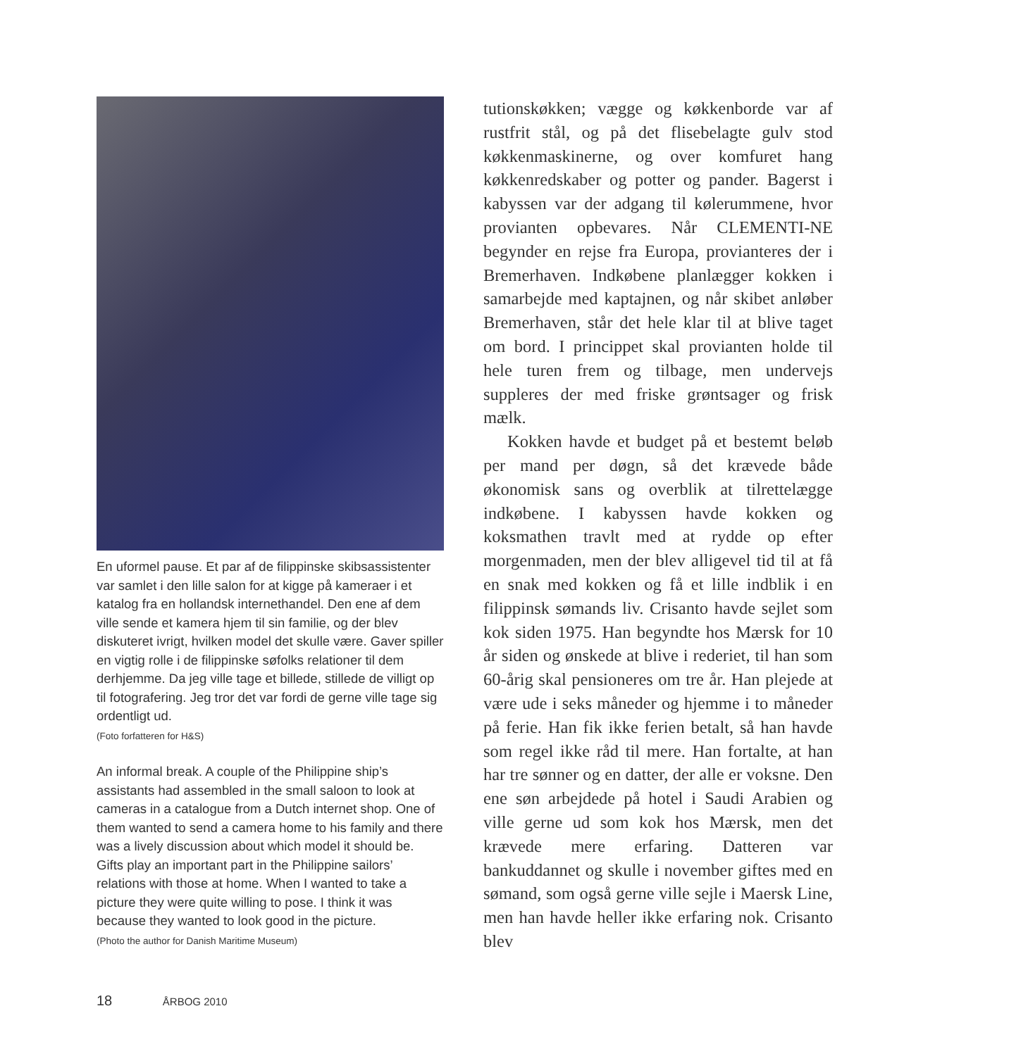En uformel pause. Et par af de filippinske skibsassistenter var samlet i den lille salon for at kigge på kameraer i et katalog fra en hollandsk internethandel. Den ene af dem ville sende et kamera hjem til sin familie, og der blev diskuteret ivrigt, hvilken model det skulle være. Gaver spiller en vigtig rolle i de filippinske søfolks relationer til dem derhjemme. Da jeg ville tage et billede, stillede de villigt op til fotografering. Jeg tror det var fordi de gerne ville tage sig ordentligt ud.
(Foto forfatteren for H&S)
An informal break. A couple of the Philippine ship’s assistants had assembled in the small saloon to look at cameras in a catalogue from a Dutch internet shop. One of them wanted to send a camera home to his family and there was a lively discussion about which model it should be. Gifts play an important part in the Philippine sailors’ relations with those at home. When I wanted to take a picture they were quite willing to pose. I think it was because they wanted to look good in the picture.
(Photo the author for Danish Maritime Museum)
tutionskøkken; vægge og køkkenborde var af rustfrit stål, og på det flisebelagte gulv stod køkkenmaskinerne, og over komfuret hang køkkenredskaber og potter og pander. Bagerst i kabyssen var der adgang til kølerummene, hvor provianten opbevares. Når CLEMENTI-NE begynder en rejse fra Europa, provianteres der i Bremerhaven. Indkøbene planlægger kokken i samarbejde med kaptajnen, og når skibet anløber Bremerhaven, står det hele klar til at blive taget om bord. I princippet skal provianten holde til hele turen frem og tilbage, men undervejs suppleres der med friske grøntsager og frisk mælk.
Kokken havde et budget på et bestemt beløb per mand per døgn, så det krævede både økonomisk sans og overblik at tilrettelægge indkøbene. I kabyssen havde kokken og koksmathen travlt med at rydde op efter morgenmaden, men der blev alligevel tid til at få en snak med kokken og få et lille indblik i en filippinsk sømands liv. Crisanto havde sejlet som kok siden 1975. Han begyndte hos Mærsk for 10 år siden og ønskede at blive i rederiet, til han som 60-årig skal pensioneres om tre år. Han plejede at være ude i seks måneder og hjemme i to måneder på ferie. Han fik ikke ferien betalt, så han havde som regel ikke råd til mere. Han fortalte, at han har tre sønner og en datter, der alle er voksne. Den ene søn arbejdede på hotel i Saudi Arabien og ville gerne ud som kok hos Mærsk, men det krævede mere erfaring. Datteren var bankuddannet og skulle i november giftes med en sømand, som også gerne ville sejle i Maersk Line, men han havde heller ikke erfaring nok. Crisanto blev
18 ÅRBOG 2010